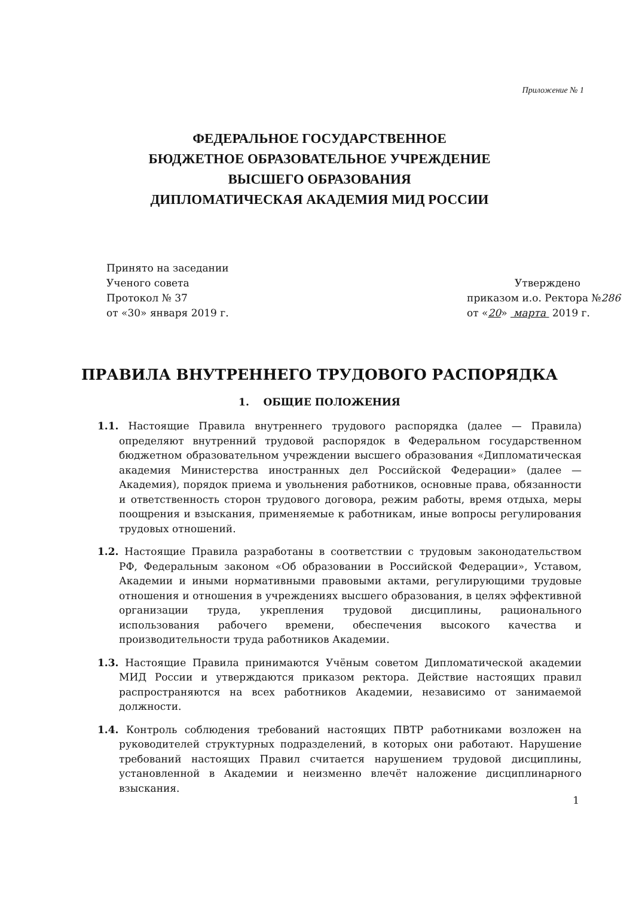Приложение № 1
ФЕДЕРАЛЬНОЕ ГОСУДАРСТВЕННОЕ
БЮДЖЕТНОЕ ОБРАЗОВАТЕЛЬНОЕ УЧРЕЖДЕНИЕ
ВЫСШЕГО ОБРАЗОВАНИЯ
ДИПЛОМАТИЧЕСКАЯ АКАДЕМИЯ МИД РОССИИ
Принято на заседании
Ученого совета
Протокол № 37
от «30» января 2019 г.
Утверждено
приказом и.о. Ректора №286
от «20» марта 2019 г.
ПРАВИЛА ВНУТРЕННЕГО ТРУДОВОГО РАСПОРЯДКА
1. ОБЩИЕ ПОЛОЖЕНИЯ
1.1. Настоящие Правила внутреннего трудового распорядка (далее — Правила) определяют внутренний трудовой распорядок в Федеральном государственном бюджетном образовательном учреждении высшего образования «Дипломатическая академия Министерства иностранных дел Российской Федерации» (далее — Академия), порядок приема и увольнения работников, основные права, обязанности и ответственность сторон трудового договора, режим работы, время отдыха, меры поощрения и взыскания, применяемые к работникам, иные вопросы регулирования трудовых отношений.
1.2. Настоящие Правила разработаны в соответствии с трудовым законодательством РФ, Федеральным законом «Об образовании в Российской Федерации», Уставом, Академии и иными нормативными правовыми актами, регулирующими трудовые отношения и отношения в учреждениях высшего образования, в целях эффективной организации труда, укрепления трудовой дисциплины, рационального использования рабочего времени, обеспечения высокого качества и производительности труда работников Академии.
1.3. Настоящие Правила принимаются Учёным советом Дипломатической академии МИД России и утверждаются приказом ректора. Действие настоящих правил распространяются на всех работников Академии, независимо от занимаемой должности.
1.4. Контроль соблюдения требований настоящих ПВТР работниками возложен на руководителей структурных подразделений, в которых они работают. Нарушение требований настоящих Правил считается нарушением трудовой дисциплины, установленной в Академии и неизменно влечёт наложение дисциплинарного взыскания.
1